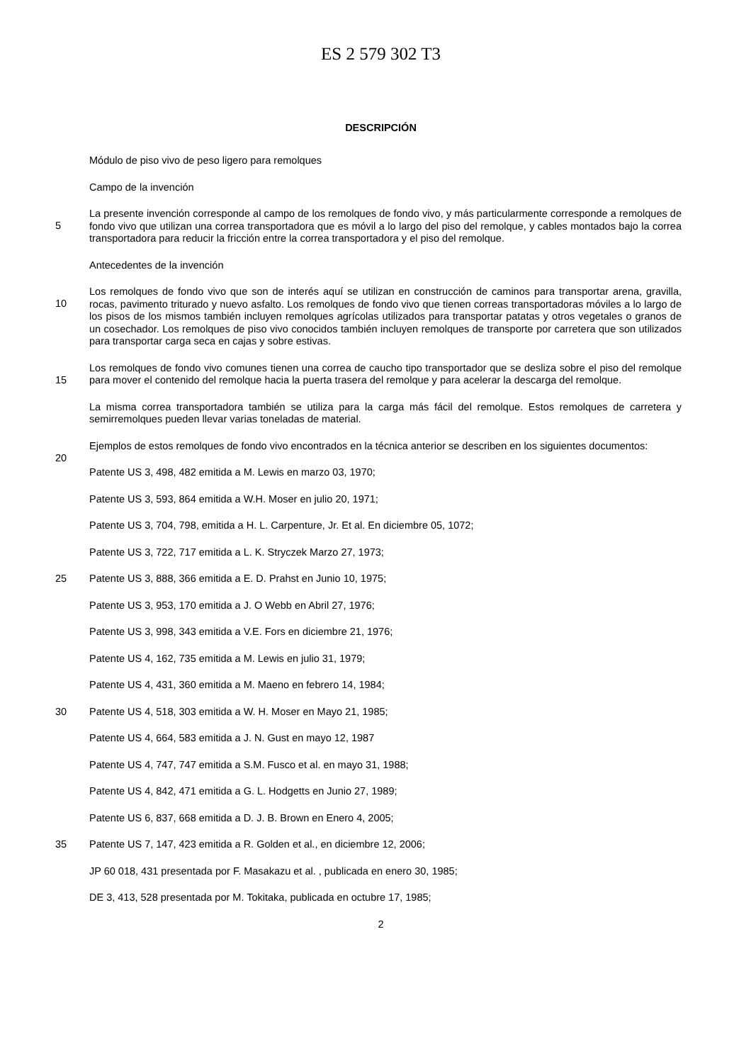ES 2 579 302 T3
DESCRIPCIÓN
Módulo de piso vivo de peso ligero para remolques
Campo de la invención
5
La presente invención corresponde al campo de los remolques de fondo vivo, y más particularmente corresponde a remolques de fondo vivo que utilizan una correa transportadora que es móvil a lo largo del piso del remolque, y cables montados bajo la correa transportadora para reducir la fricción entre la correa transportadora y el piso del remolque.
Antecedentes de la invención
10
Los remolques de fondo vivo que son de interés aquí se utilizan en construcción de caminos para transportar arena, gravilla, rocas, pavimento triturado y nuevo asfalto. Los remolques de fondo vivo que tienen correas transportadoras móviles a lo largo de los pisos de los mismos también incluyen remolques agrícolas utilizados para transportar patatas y otros vegetales o granos de un cosechador. Los remolques de piso vivo conocidos también incluyen remolques de transporte por carretera que son utilizados para transportar carga seca en cajas y sobre estivas.
15
Los remolques de fondo vivo comunes tienen una correa de caucho tipo transportador que se desliza sobre el piso del remolque para mover el contenido del remolque hacia la puerta trasera del remolque y para acelerar la descarga del remolque.
La misma correa transportadora también se utiliza para la carga más fácil del remolque. Estos remolques de carretera y semirremolques pueden llevar varias toneladas de material.
20
Ejemplos de estos remolques de fondo vivo encontrados en la técnica anterior se describen en los siguientes documentos:
Patente US 3, 498, 482 emitida a M. Lewis en marzo 03, 1970;
Patente US 3, 593, 864 emitida a W.H. Moser en julio 20, 1971;
Patente US 3, 704, 798, emitida a H. L. Carpenture, Jr. Et al. En diciembre 05, 1072;
Patente US 3, 722, 717 emitida a L. K. Stryczek Marzo 27, 1973;
25
Patente US 3, 888, 366 emitida a E. D. Prahst en Junio 10, 1975;
Patente US 3, 953, 170 emitida a J. O Webb en Abril 27, 1976;
Patente US 3, 998, 343 emitida a V.E. Fors en diciembre 21, 1976;
Patente US 4, 162, 735 emitida a M. Lewis en julio 31, 1979;
Patente US 4, 431, 360 emitida a M. Maeno en febrero 14, 1984;
30
Patente US 4, 518, 303 emitida a W. H. Moser en Mayo 21, 1985;
Patente US 4, 664, 583 emitida a J. N. Gust en mayo 12, 1987
Patente US 4, 747, 747 emitida a S.M. Fusco et al. en mayo 31, 1988;
Patente US 4, 842, 471 emitida a G. L. Hodgetts en Junio 27, 1989;
Patente US 6, 837, 668 emitida a D. J. B. Brown en Enero 4, 2005;
35
Patente US 7, 147, 423 emitida a R. Golden et al., en diciembre 12, 2006;
JP 60 018, 431 presentada por F. Masakazu et al. , publicada en enero 30, 1985;
DE 3, 413, 528 presentada por M. Tokitaka, publicada en octubre 17, 1985;
2